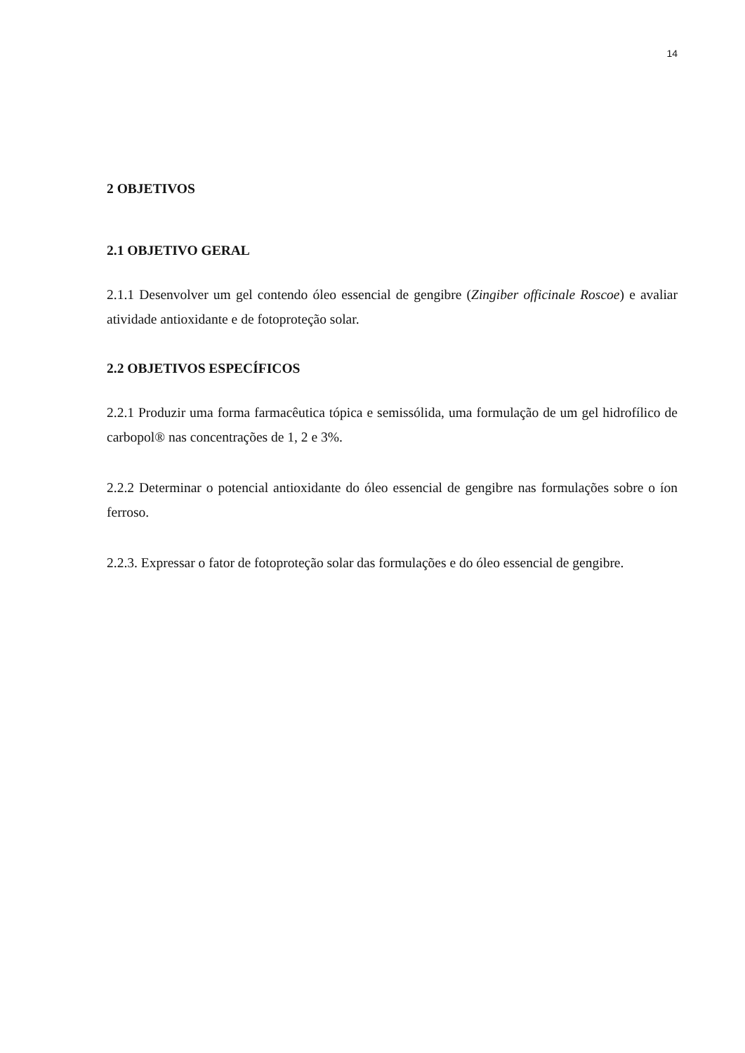14
2 OBJETIVOS
2.1 OBJETIVO GERAL
2.1.1 Desenvolver um gel contendo óleo essencial de gengibre (Zingiber officinale Roscoe) e avaliar atividade antioxidante e de fotoproteção solar.
2.2 OBJETIVOS ESPECÍFICOS
2.2.1 Produzir uma forma farmacêutica tópica e semissólida, uma formulação de um gel hidrofílico de carbopol® nas concentrações de 1, 2 e 3%.
2.2.2 Determinar o potencial antioxidante do óleo essencial de gengibre nas formulações sobre o íon ferroso.
2.2.3. Expressar o fator de fotoproteção solar das formulações e do óleo essencial de gengibre.